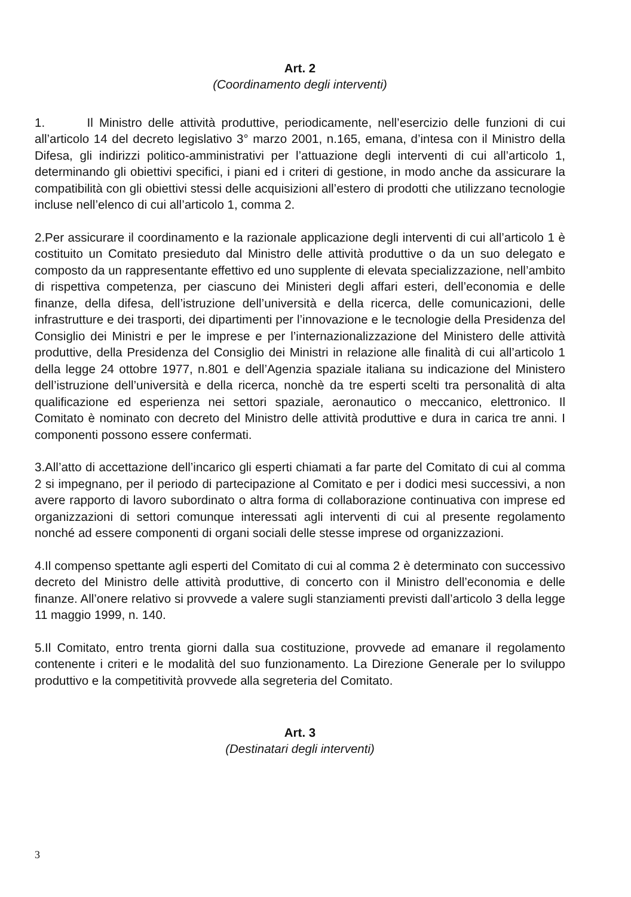Art. 2
(Coordinamento degli interventi)
1. Il Ministro delle attività produttive, periodicamente, nell’esercizio delle funzioni di cui all’articolo 14 del decreto legislativo 3° marzo 2001, n.165, emana, d’intesa con il Ministro della Difesa, gli indirizzi politico-amministrativi per l’attuazione degli interventi di cui all’articolo 1, determinando gli obiettivi specifici, i piani ed i criteri di gestione, in modo anche da assicurare la compatibilità con gli obiettivi stessi delle acquisizioni all’estero di prodotti che utilizzano tecnologie incluse nell’elenco di cui all’articolo 1, comma 2.
2.Per assicurare il coordinamento e la razionale applicazione degli interventi di cui all’articolo 1 è costituito un Comitato presieduto dal Ministro delle attività produttive o da un suo delegato e composto da un rappresentante effettivo ed uno supplente di elevata specializzazione, nell’ambito di rispettiva competenza, per ciascuno dei Ministeri degli affari esteri, dell’economia e delle finanze, della difesa, dell’istruzione dell’università e della ricerca, delle comunicazioni, delle infrastrutture e dei trasporti, dei dipartimenti per l’innovazione e le tecnologie della Presidenza del Consiglio dei Ministri e per le imprese e per l’internazionalizzazione del Ministero delle attività produttive, della Presidenza del Consiglio dei Ministri in relazione alle finalità di cui all’articolo 1 della legge 24 ottobre 1977, n.801 e dell’Agenzia spaziale italiana su indicazione del Ministero dell’istruzione dell’università e della ricerca, nonchè da tre esperti scelti tra personalità di alta qualificazione ed esperienza nei settori spaziale, aeronautico o meccanico, elettronico. Il Comitato è nominato con decreto del Ministro delle attività produttive e dura in carica tre anni. I componenti possono essere confermati.
3.All’atto di accettazione dell’incarico gli esperti chiamati a far parte del Comitato di cui al comma 2 si impegnano, per il periodo di partecipazione al Comitato e per i dodici mesi successivi, a non avere rapporto di lavoro subordinato o altra forma di collaborazione continuativa con imprese ed organizzazioni di settori comunque interessati agli interventi di cui al presente regolamento nonché ad essere componenti di organi sociali delle stesse imprese od organizzazioni.
4.Il compenso spettante agli esperti del Comitato di cui al comma 2 è determinato con successivo decreto del Ministro delle attività produttive, di concerto con il Ministro dell’economia e delle finanze. All’onere relativo si provvede a valere sugli stanziamenti previsti dall’articolo 3 della legge 11 maggio 1999, n. 140.
5.Il Comitato, entro trenta giorni dalla sua costituzione, provvede ad emanare il regolamento contenente i criteri e le modalità del suo funzionamento. La Direzione Generale per lo sviluppo produttivo e la competitività provvede alla segreteria del Comitato.
Art. 3
(Destinatari degli interventi)
3